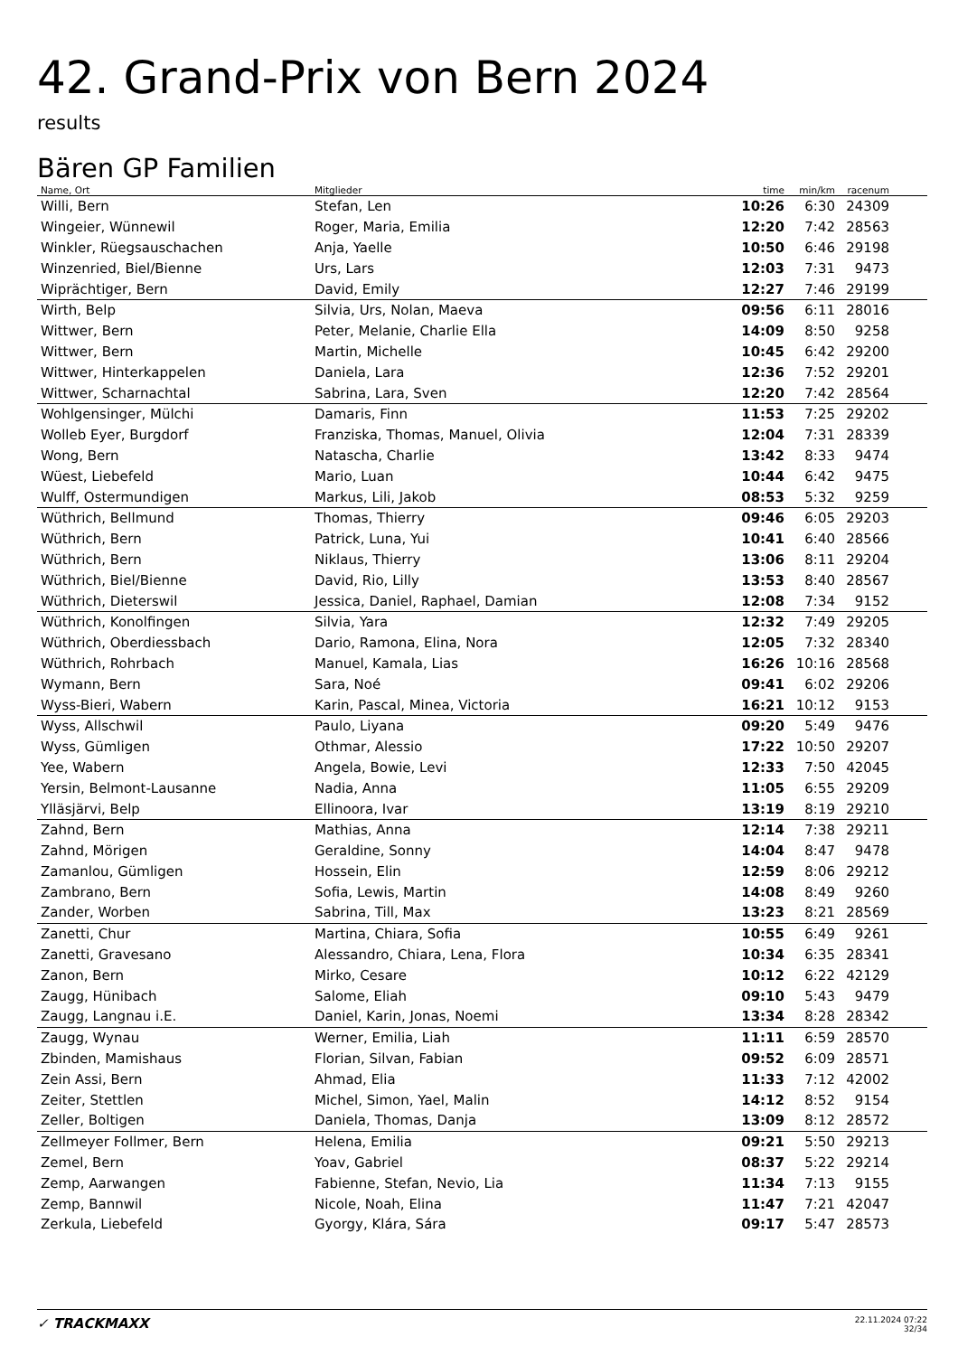42. Grand-Prix von Bern 2024
results
Bären GP Familien
| Name, Ort | Mitglieder | time | min/km | racenum | |
| --- | --- | --- | --- | --- | --- |
| Willi, Bern | Stefan, Len | 10:26 | 6:30 | 24309 | |
| Wingeier, Wünnewil | Roger, Maria, Emilia | 12:20 | 7:42 | 28563 | |
| Winkler, Rüegsauschachen | Anja, Yaelle | 10:50 | 6:46 | 29198 | |
| Winzenried, Biel/Bienne | Urs, Lars | 12:03 | 7:31 | 9473 | |
| Wiprächtiger, Bern | David, Emily | 12:27 | 7:46 | 29199 | |
| Wirth, Belp | Silvia, Urs, Nolan, Maeva | 09:56 | 6:11 | 28016 | |
| Wittwer, Bern | Peter, Melanie, Charlie Ella | 14:09 | 8:50 | 9258 | |
| Wittwer, Bern | Martin, Michelle | 10:45 | 6:42 | 29200 | |
| Wittwer, Hinterkappelen | Daniela, Lara | 12:36 | 7:52 | 29201 | |
| Wittwer, Scharnachtal | Sabrina, Lara, Sven | 12:20 | 7:42 | 28564 | |
| Wohlgensinger, Mülchi | Damaris, Finn | 11:53 | 7:25 | 29202 | |
| Wolleb Eyer, Burgdorf | Franziska, Thomas, Manuel, Olivia | 12:04 | 7:31 | 28339 | |
| Wong, Bern | Natascha, Charlie | 13:42 | 8:33 | 9474 | |
| Wüest, Liebefeld | Mario, Luan | 10:44 | 6:42 | 9475 | |
| Wulff, Ostermundigen | Markus, Lili, Jakob | 08:53 | 5:32 | 9259 | |
| Wüthrich, Bellmund | Thomas, Thierry | 09:46 | 6:05 | 29203 | |
| Wüthrich, Bern | Patrick, Luna, Yui | 10:41 | 6:40 | 28566 | |
| Wüthrich, Bern | Niklaus, Thierry | 13:06 | 8:11 | 29204 | |
| Wüthrich, Biel/Bienne | David, Rio, Lilly | 13:53 | 8:40 | 28567 | |
| Wüthrich, Dieterswil | Jessica, Daniel, Raphael, Damian | 12:08 | 7:34 | 9152 | |
| Wüthrich, Konolfingen | Silvia, Yara | 12:32 | 7:49 | 29205 | |
| Wüthrich, Oberdiessbach | Dario, Ramona, Elina, Nora | 12:05 | 7:32 | 28340 | |
| Wüthrich, Rohrbach | Manuel, Kamala, Lias | 16:26 | 10:16 | 28568 | |
| Wymann, Bern | Sara, Noé | 09:41 | 6:02 | 29206 | |
| Wyss-Bieri, Wabern | Karin, Pascal, Minea, Victoria | 16:21 | 10:12 | 9153 | |
| Wyss, Allschwil | Paulo, Liyana | 09:20 | 5:49 | 9476 | |
| Wyss, Gümligen | Othmar, Alessio | 17:22 | 10:50 | 29207 | |
| Yee, Wabern | Angela, Bowie, Levi | 12:33 | 7:50 | 42045 | |
| Yersin, Belmont-Lausanne | Nadia, Anna | 11:05 | 6:55 | 29209 | |
| Ylläsjärvi, Belp | Ellinoora, Ivar | 13:19 | 8:19 | 29210 | |
| Zahnd, Bern | Mathias, Anna | 12:14 | 7:38 | 29211 | |
| Zahnd, Mörigen | Geraldine, Sonny | 14:04 | 8:47 | 9478 | |
| Zamanlou, Gümligen | Hossein, Elin | 12:59 | 8:06 | 29212 | |
| Zambrano, Bern | Sofia, Lewis, Martin | 14:08 | 8:49 | 9260 | |
| Zander, Worben | Sabrina, Till, Max | 13:23 | 8:21 | 28569 | |
| Zanetti, Chur | Martina, Chiara, Sofia | 10:55 | 6:49 | 9261 | |
| Zanetti, Gravesano | Alessandro, Chiara, Lena, Flora | 10:34 | 6:35 | 28341 | |
| Zanon, Bern | Mirko, Cesare | 10:12 | 6:22 | 42129 | |
| Zaugg, Hünibach | Salome, Eliah | 09:10 | 5:43 | 9479 | |
| Zaugg, Langnau i.E. | Daniel, Karin, Jonas, Noemi | 13:34 | 8:28 | 28342 | |
| Zaugg, Wynau | Werner, Emilia, Liah | 11:11 | 6:59 | 28570 | |
| Zbinden, Mamishaus | Florian, Silvan, Fabian | 09:52 | 6:09 | 28571 | |
| Zein Assi, Bern | Ahmad, Elia | 11:33 | 7:12 | 42002 | |
| Zeiter, Stettlen | Michel, Simon, Yael, Malin | 14:12 | 8:52 | 9154 | |
| Zeller, Boltigen | Daniela, Thomas, Danja | 13:09 | 8:12 | 28572 | |
| Zellmeyer Follmer, Bern | Helena, Emilia | 09:21 | 5:50 | 29213 | |
| Zemel, Bern | Yoav, Gabriel | 08:37 | 5:22 | 29214 | |
| Zemp, Aarwangen | Fabienne, Stefan, Nevio, Lia | 11:34 | 7:13 | 9155 | |
| Zemp, Bannwil | Nicole, Noah, Elina | 11:47 | 7:21 | 42047 | |
| Zerkula, Liebefeld | Gyorgy, Klára, Sára | 09:17 | 5:47 | 28573 | |
✓ TRACKMAXX
22.11.2024 07:22
32/34